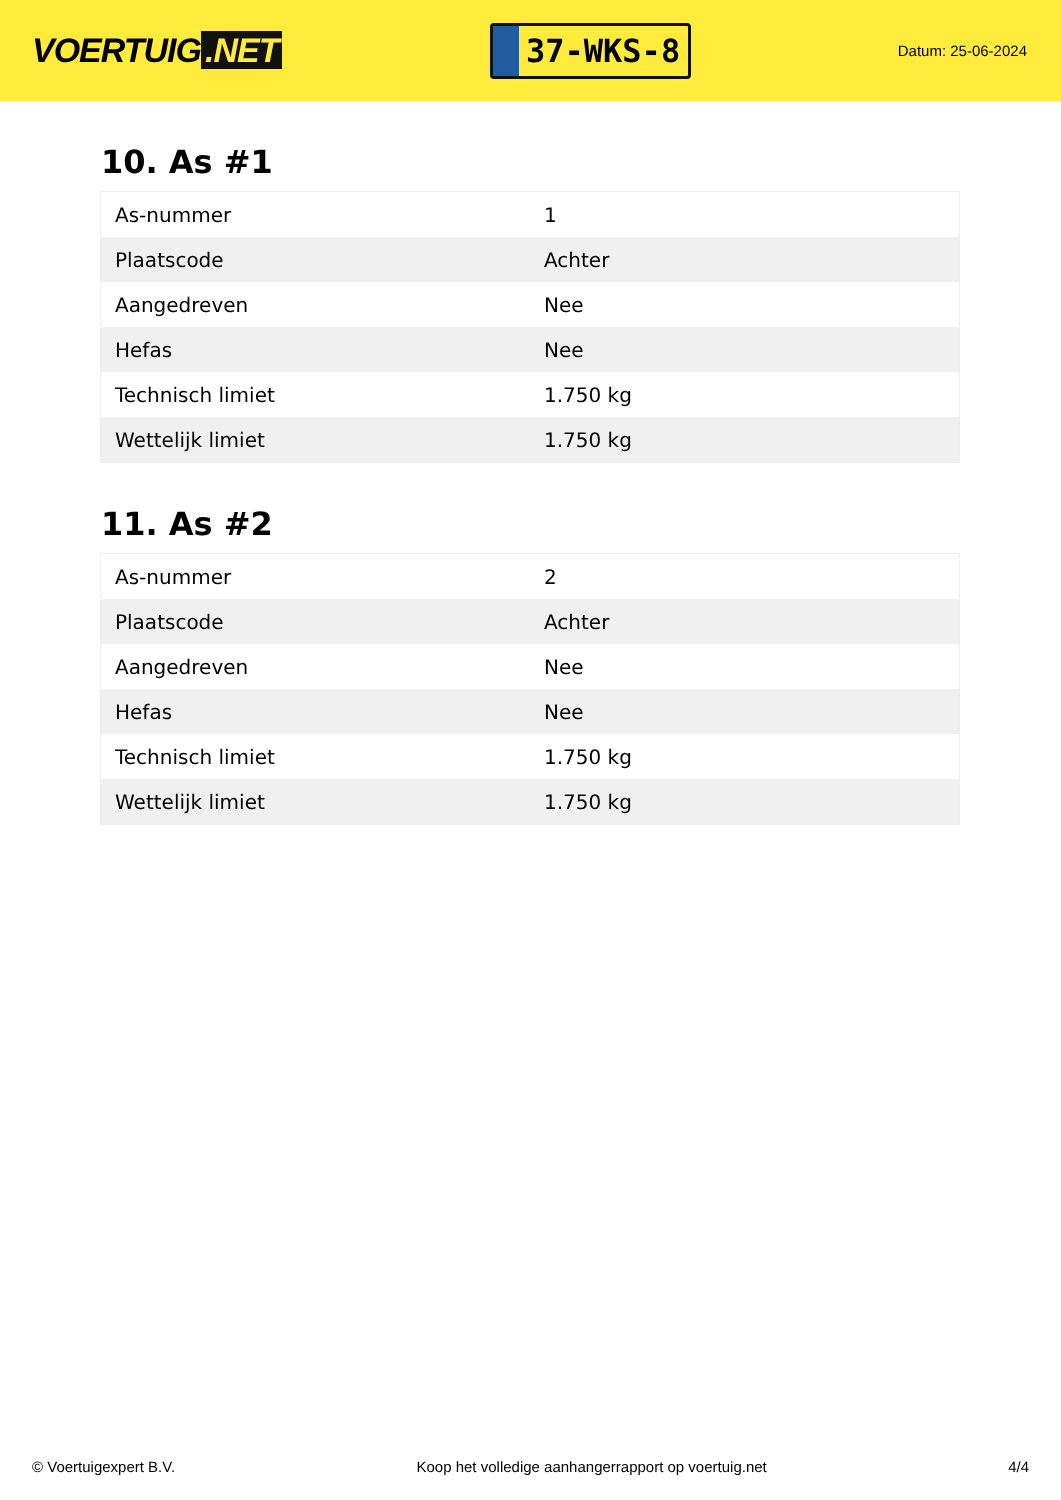VOERTUIG.NET
37-WKS-8
Datum: 25-06-2024
10. As #1
| As-nummer | 1 |
| Plaatscode | Achter |
| Aangedreven | Nee |
| Hefas | Nee |
| Technisch limiet | 1.750 kg |
| Wettelijk limiet | 1.750 kg |
11. As #2
| As-nummer | 2 |
| Plaatscode | Achter |
| Aangedreven | Nee |
| Hefas | Nee |
| Technisch limiet | 1.750 kg |
| Wettelijk limiet | 1.750 kg |
© Voertuigexpert B.V. Koop het volledige aanhangerrapport op voertuig.net 4/4